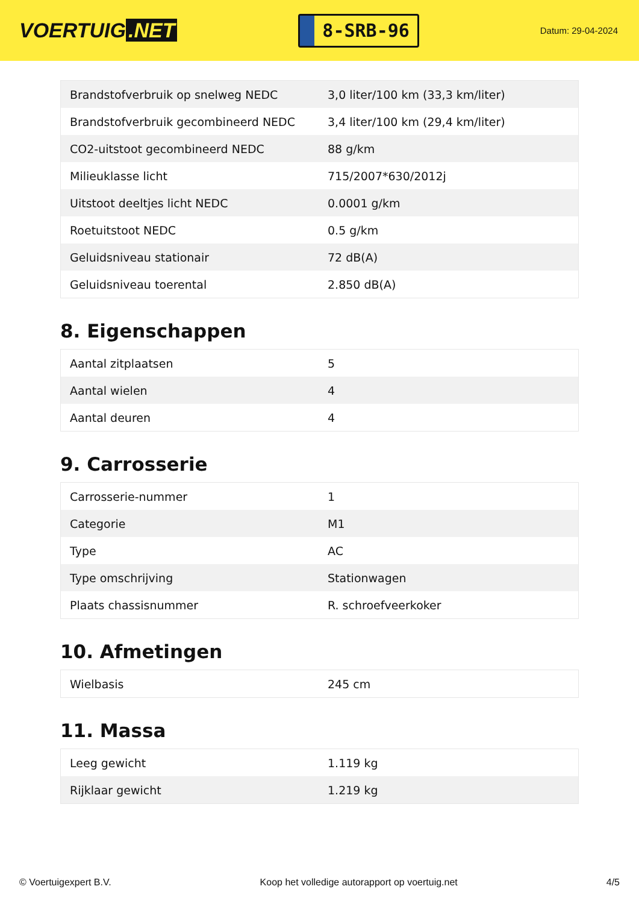VOERTUIG.NET
8-SRB-96
Datum: 29-04-2024
| Brandstofverbruik op snelweg NEDC | 3,0 liter/100 km (33,3 km/liter) |
| Brandstofverbruik gecombineerd NEDC | 3,4 liter/100 km (29,4 km/liter) |
| CO2-uitstoot gecombineerd NEDC | 88 g/km |
| Milieuklasse licht | 715/2007*630/2012j |
| Uitstoot deeltjes licht NEDC | 0.0001 g/km |
| Roetuitstoot NEDC | 0.5 g/km |
| Geluidsniveau stationair | 72 dB(A) |
| Geluidsniveau toerental | 2.850 dB(A) |
8. Eigenschappen
| Aantal zitplaatsen | 5 |
| Aantal wielen | 4 |
| Aantal deuren | 4 |
9. Carrosserie
| Carrosserie-nummer | 1 |
| Categorie | M1 |
| Type | AC |
| Type omschrijving | Stationwagen |
| Plaats chassisnummer | R. schroefveerkoker |
10. Afmetingen
| Wielbasis | 245 cm |
11. Massa
| Leeg gewicht | 1.119 kg |
| Rijklaar gewicht | 1.219 kg |
© Voertuigexpert B.V. Koop het volledige autorapport op voertuig.net 4/5